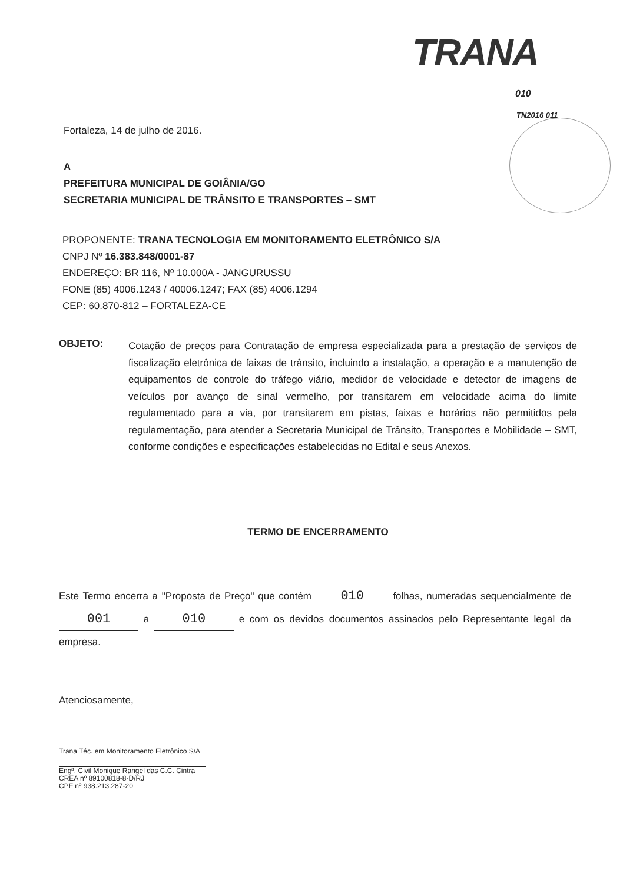TRANA
010
TN2016 011
Fortaleza, 14 de julho de 2016.
A
PREFEITURA MUNICIPAL DE GOIÂNIA/GO
SECRETARIA MUNICIPAL DE TRÂNSITO E TRANSPORTES – SMT
PROPONENTE: TRANA TECNOLOGIA EM MONITORAMENTO ELETRÔNICO S/A
CNPJ Nº 16.383.848/0001-87
ENDEREÇO: BR 116, Nº 10.000A - JANGURUSSU
FONE (85) 4006.1243 / 40006.1247; FAX (85) 4006.1294
CEP: 60.870-812 – FORTALEZA-CE
OBJETO: Cotação de preços para Contratação de empresa especializada para a prestação de serviços de fiscalização eletrônica de faixas de trânsito, incluindo a instalação, a operação e a manutenção de equipamentos de controle do tráfego viário, medidor de velocidade e detector de imagens de veículos por avanço de sinal vermelho, por transitarem em velocidade acima do limite regulamentado para a via, por transitarem em pistas, faixas e horários não permitidos pela regulamentação, para atender a Secretaria Municipal de Trânsito, Transportes e Mobilidade – SMT, conforme condições e especificações estabelecidas no Edital e seus Anexos.
TERMO DE ENCERRAMENTO
Este Termo encerra a "Proposta de Preço" que contém 010 folhas, numeradas sequencialmente de 001 a 010 e com os devidos documentos assinados pelo Representante legal da empresa.
Atenciosamente,
Trana Téc. em Monitoramento Eletrônico S/A
Engª. Civil Monique Rangel das C.C. Cintra
CREA nº 89100818-8-D/RJ
CPF nº 938.213.287-20